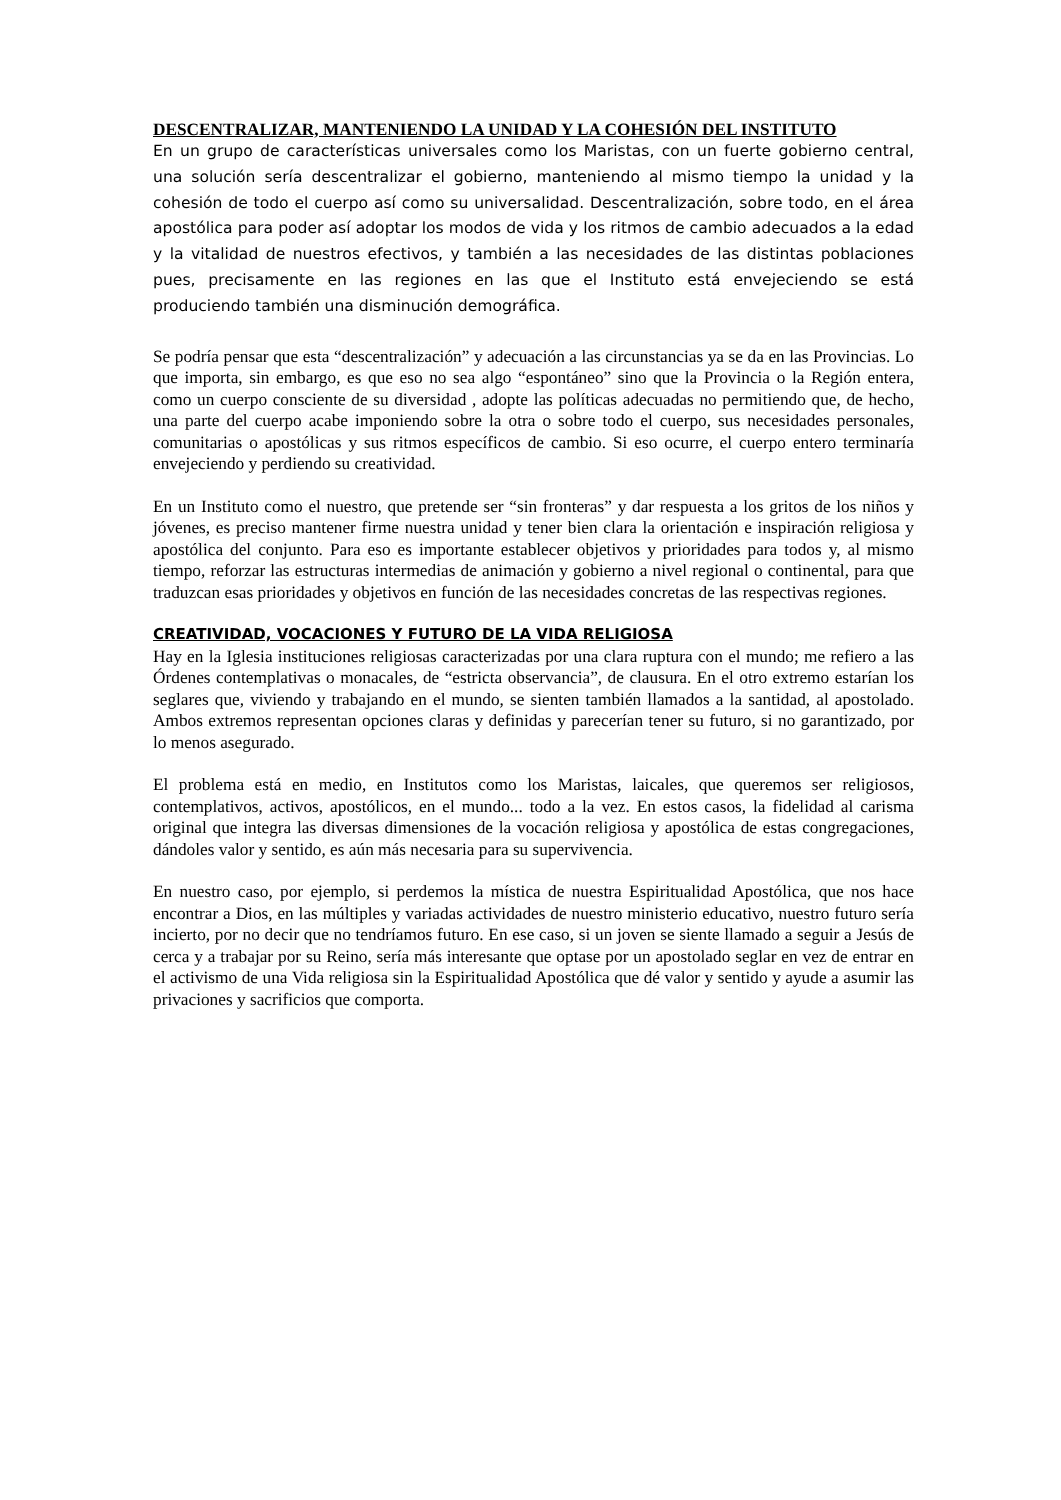DESCENTRALIZAR, MANTENIENDO LA UNIDAD Y LA COHESIÓN DEL INSTITUTO
En un grupo de características universales como los Maristas, con un fuerte gobierno central, una solución sería descentralizar el gobierno, manteniendo al mismo tiempo la unidad y la cohesión de todo el cuerpo así como su universalidad. Descentralización, sobre todo, en el área apostólica para poder así adoptar los modos de vida y los ritmos de cambio adecuados a la edad y la vitalidad de nuestros efectivos, y también a las necesidades de las distintas poblaciones pues, precisamente en las regiones en las que el Instituto está envejeciendo se está produciendo también una disminución demográfica.
Se podría pensar que esta “descentralización” y adecuación a las circunstancias ya se da en las Provincias. Lo que importa, sin embargo, es que eso no sea algo “espontáneo” sino que la Provincia o la Región entera, como un cuerpo consciente de su diversidad , adopte las políticas adecuadas no permitiendo que, de hecho, una parte del cuerpo acabe imponiendo sobre la otra o sobre todo el cuerpo, sus necesidades personales, comunitarias o apostólicas y sus ritmos específicos de cambio. Si eso ocurre, el cuerpo entero terminaría envejeciendo y perdiendo su creatividad.
En un Instituto como el nuestro, que pretende ser “sin fronteras” y dar respuesta a los gritos de los niños y jóvenes, es preciso mantener firme nuestra unidad y tener bien clara la orientación e inspiración religiosa y apostólica del conjunto. Para eso es importante establecer objetivos y prioridades para todos y, al mismo tiempo, reforzar las estructuras intermedias de animación y gobierno a nivel regional o continental, para que traduzcan esas prioridades y objetivos en función de las necesidades concretas de las respectivas regiones.
CREATIVIDAD, VOCACIONES Y FUTURO DE LA VIDA RELIGIOSA
Hay en la Iglesia instituciones religiosas caracterizadas por una clara ruptura con el mundo; me refiero a las Órdenes contemplativas o monacales, de “estricta observancia”, de clausura. En el otro extremo estarían los seglares que, viviendo y trabajando en el mundo, se sienten también llamados a la santidad, al apostolado. Ambos extremos representan opciones claras y definidas y parecerían tener su futuro, si no garantizado, por lo menos asegurado.
El problema está en medio, en Institutos como los Maristas, laicales, que queremos ser religiosos, contemplativos, activos, apostólicos, en el mundo... todo a la vez. En estos casos, la fidelidad al carisma original que integra las diversas dimensiones de la vocación religiosa y apostólica de estas congregaciones, dándoles valor y sentido, es aún más necesaria para su supervivencia.
En nuestro caso, por ejemplo, si perdemos la mística de nuestra Espiritualidad Apostólica, que nos hace encontrar a Dios, en las múltiples y variadas actividades de nuestro ministerio educativo, nuestro futuro sería incierto, por no decir que no tendríamos futuro. En ese caso, si un joven se siente llamado a seguir a Jesús de cerca y a trabajar por su Reino, sería más interesante que optase por un apostolado seglar en vez de entrar en el activismo de una Vida religiosa sin la Espiritualidad Apostólica que dé valor y sentido y ayude a asumir las privaciones y sacrificios que comporta.